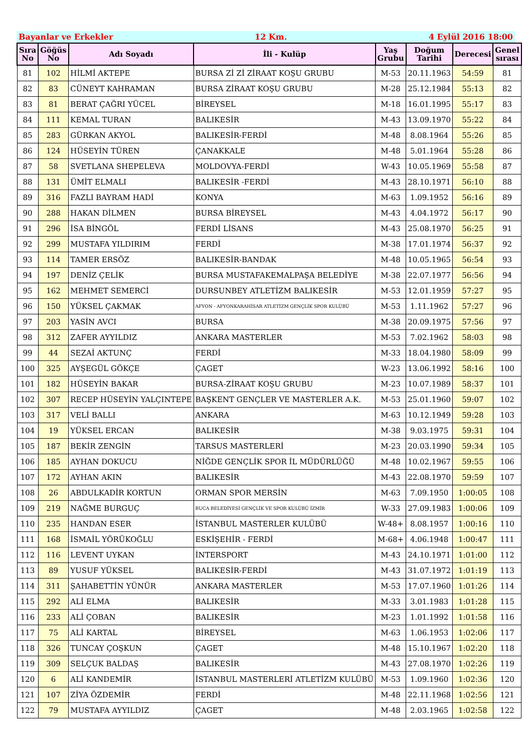Bayanlar ve Erkekler 12 Km. 4 Eylül 2016 18:00
| Sıra No | Göğüs No | Adı Soyadı | İli - Kulüp | Yaş Grubu | Doğum Tarihi | Derecesi | Genel sırası |
| --- | --- | --- | --- | --- | --- | --- | --- |
| 81 | 102 | HİLMİ AKTEPE | BURSA Zİ Zİ ZİRAAT KOŞU GRUBU | M-53 | 20.11.1963 | 54:59 | 81 |
| 82 | 83 | CÜNEYT KAHRAMAN | BURSA ZİRAAT KOŞU GRUBU | M-28 | 25.12.1984 | 55:13 | 82 |
| 83 | 81 | BERAT ÇAĞRI YÜCEL | BİREYSEL | M-18 | 16.01.1995 | 55:17 | 83 |
| 84 | 111 | KEMAL TURAN | BALIKESİR | M-43 | 13.09.1970 | 55:22 | 84 |
| 85 | 283 | GÜRKAN AKYOL | BALIKESİR-FERDİ | M-48 | 8.08.1964 | 55:26 | 85 |
| 86 | 124 | HÜSEYİN TÜREN | ÇANAKKALE | M-48 | 5.01.1964 | 55:28 | 86 |
| 87 | 58 | SVETLANA SHEPELEVA | MOLDOVYA-FERDİ | W-43 | 10.05.1969 | 55:58 | 87 |
| 88 | 131 | ÜMİT ELMALI | BALIKESİR -FERDİ | M-43 | 28.10.1971 | 56:10 | 88 |
| 89 | 316 | FAZLI BAYRAM HADİ | KONYA | M-63 | 1.09.1952 | 56:16 | 89 |
| 90 | 288 | HAKAN DİLMEN | BURSA BİREYSEL | M-43 | 4.04.1972 | 56:17 | 90 |
| 91 | 296 | İSA BİNGÖL | FERDİ LİSANS | M-43 | 25.08.1970 | 56:25 | 91 |
| 92 | 299 | MUSTAFA YILDIRIM | FERDİ | M-38 | 17.01.1974 | 56:37 | 92 |
| 93 | 114 | TAMER ERSÖZ | BALIKESİR-BANDAK | M-48 | 10.05.1965 | 56:54 | 93 |
| 94 | 197 | DENİZ ÇELİK | BURSA MUSTAFAKEMALPAŞA BELEDİYE | M-38 | 22.07.1977 | 56:56 | 94 |
| 95 | 162 | MEHMET SEMERCİ | DURSUNBEY ATLETİZM BALIKESİR | M-53 | 12.01.1959 | 57:27 | 95 |
| 96 | 150 | YÜKSEL ÇAKMAK | AFYON - AFYONKARAHİSAR ATLETİZM GENÇLİK SPOR KULÜBÜ | M-53 | 1.11.1962 | 57:27 | 96 |
| 97 | 203 | YASİN AVCI | BURSA | M-38 | 20.09.1975 | 57:56 | 97 |
| 98 | 312 | ZAFER AYYILDIZ | ANKARA MASTERLER | M-53 | 7.02.1962 | 58:03 | 98 |
| 99 | 44 | SEZAİ AKTUNÇ | FERDİ | M-33 | 18.04.1980 | 58:09 | 99 |
| 100 | 325 | AYŞEGÜL GÖKÇE | ÇAGET | W-23 | 13.06.1992 | 58:16 | 100 |
| 101 | 182 | HÜSEYİN BAKAR | BURSA-ZİRAAT KOŞU GRUBU | M-23 | 10.07.1989 | 58:37 | 101 |
| 102 | 307 | RECEP HÜSEYİN YALÇINTEPE | BAŞKENT GENÇLER VE MASTERLER A.K. | M-53 | 25.01.1960 | 59:07 | 102 |
| 103 | 317 | VELİ BALLI | ANKARA | M-63 | 10.12.1949 | 59:28 | 103 |
| 104 | 19 | YÜKSEL ERCAN | BALIKESİR | M-38 | 9.03.1975 | 59:31 | 104 |
| 105 | 187 | BEKİR ZENGİN | TARSUS MASTERLERİ | M-23 | 20.03.1990 | 59:34 | 105 |
| 106 | 185 | AYHAN DOKUCU | NİĞDE GENÇLİK SPOR İL MÜDÜRLÜĞÜ | M-48 | 10.02.1967 | 59:55 | 106 |
| 107 | 172 | AYHAN AKIN | BALIKESİR | M-43 | 22.08.1970 | 59:59 | 107 |
| 108 | 26 | ABDULKADİR KORTUN | ORMAN SPOR MERSİN | M-63 | 7.09.1950 | 1:00:05 | 108 |
| 109 | 219 | NAĞME BURGUÇ | BUCA BELEDİYESİ GENÇLİK VE SPOR KULÜBÜ İZMİR | W-33 | 27.09.1983 | 1:00:06 | 109 |
| 110 | 235 | HANDAN ESER | İSTANBUL MASTERLER KULÜBÜ | W-48+ | 8.08.1957 | 1:00:16 | 110 |
| 111 | 168 | İSMAİL YÖRÜKOĞLU | ESKİŞEHİR - FERDİ | M-68+ | 4.06.1948 | 1:00:47 | 111 |
| 112 | 116 | LEVENT UYKAN | İNTERSPORT | M-43 | 24.10.1971 | 1:01:00 | 112 |
| 113 | 89 | YUSUF YÜKSEL | BALIKESİR-FERDİ | M-43 | 31.07.1972 | 1:01:19 | 113 |
| 114 | 311 | ŞAHABETTİN YÜNÜR | ANKARA MASTERLER | M-53 | 17.07.1960 | 1:01:26 | 114 |
| 115 | 292 | ALİ ELMA | BALIKESİR | M-33 | 3.01.1983 | 1:01:28 | 115 |
| 116 | 233 | ALİ ÇOBAN | BALIKESİR | M-23 | 1.01.1992 | 1:01:58 | 116 |
| 117 | 75 | ALİ KARTAL | BİREYSEL | M-63 | 1.06.1953 | 1:02:06 | 117 |
| 118 | 326 | TUNCAY ÇOŞKUN | ÇAGET | M-48 | 15.10.1967 | 1:02:20 | 118 |
| 119 | 309 | SELÇUK BALDAŞ | BALIKESİR | M-43 | 27.08.1970 | 1:02:26 | 119 |
| 120 | 6 | ALİ KANDEMİR | İSTANBUL MASTERLERİ ATLETİZM KULÜBÜ | M-53 | 1.09.1960 | 1:02:36 | 120 |
| 121 | 107 | ZİYA ÖZDEMİR | FERDİ | M-48 | 22.11.1968 | 1:02:56 | 121 |
| 122 | 79 | MUSTAFA AYYILDIZ | ÇAGET | M-48 | 2.03.1965 | 1:02:58 | 122 |